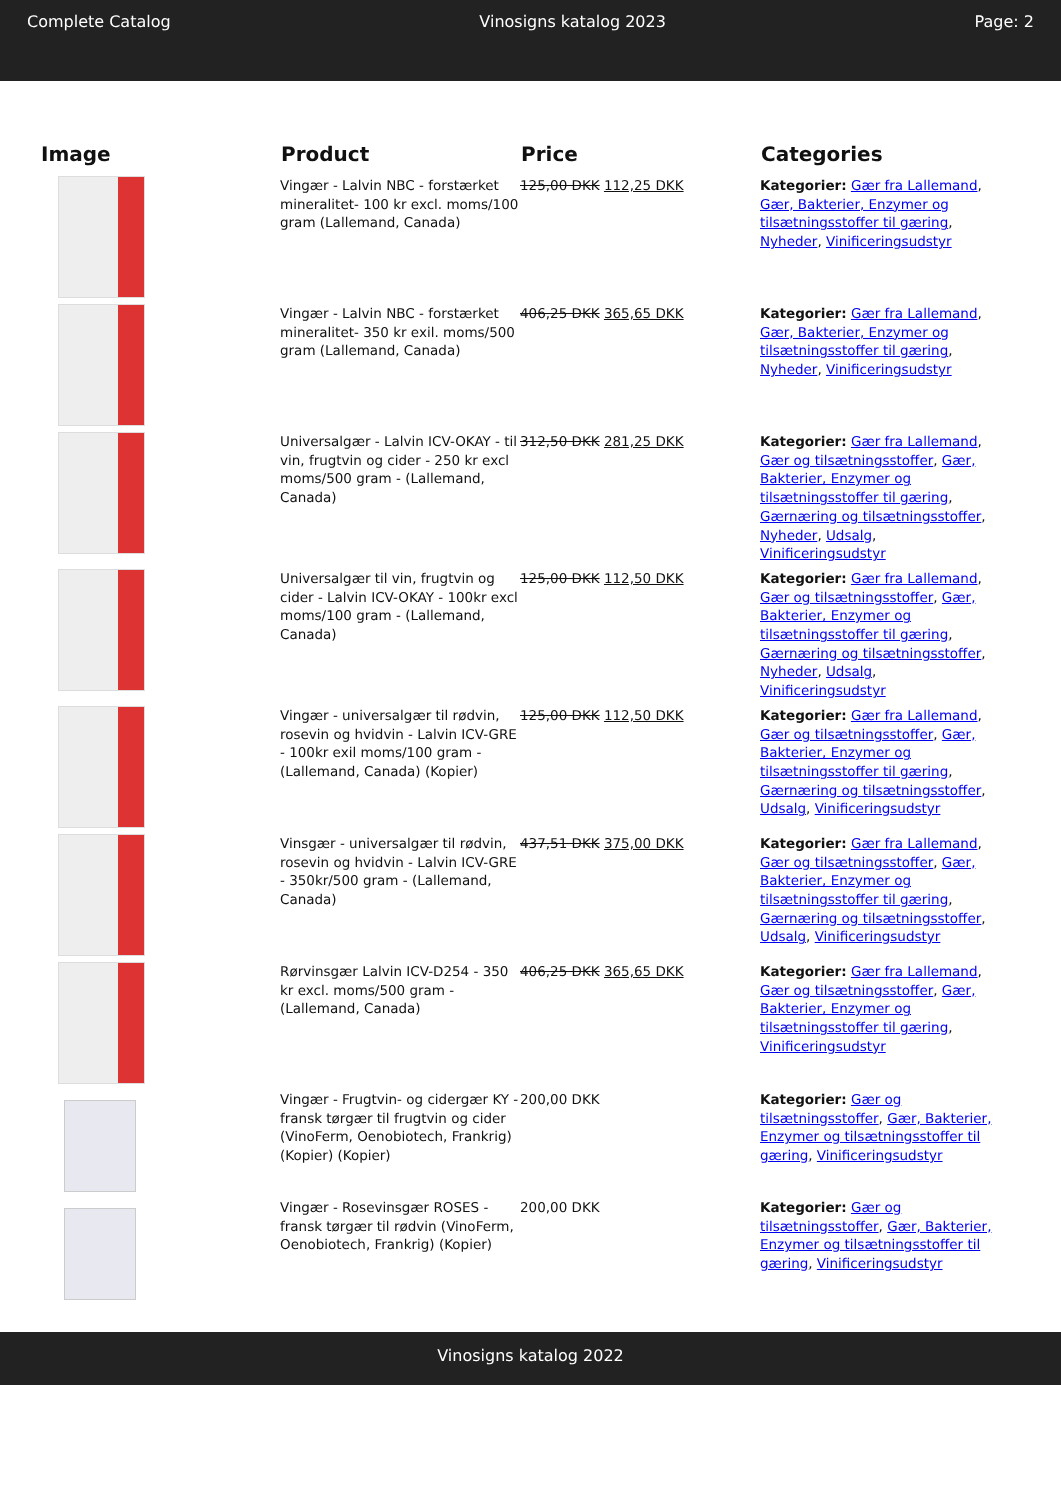Complete Catalog Vinosigns katalog 2023 Page: 2
| Image | Product | Price | Categories |
| --- | --- | --- | --- |
| | Vingær - Lalvin NBC - forstærket mineralitet- 100 kr excl. moms/100 gram (Lallemand, Canada) | 125,00 DKK 112,25 DKK | Kategorier: Gær fra Lallemand , Gær, Bakterier, Enzymer og tilsætningsstoffer til gæring , Nyheder , Vinificeringsudstyr |
| | Vingær - Lalvin NBC - forstærket mineralitet- 350 kr exil. moms/500 gram (Lallemand, Canada) | 406,25 DKK 365,65 DKK | Kategorier: Gær fra Lallemand , Gær, Bakterier, Enzymer og tilsætningsstoffer til gæring , Nyheder , Vinificeringsudstyr |
| | Universalgær - Lalvin ICV-OKAY - til vin, frugtvin og cider - 250 kr excl moms/500 gram - (Lallemand, Canada) | 312,50 DKK 281,25 DKK | Kategorier: Gær fra Lallemand , Gær og tilsætningsstoffer , Gær, Bakterier, Enzymer og tilsætningsstoffer til gæring , Gærnæring og tilsætningsstoffer , Nyheder , Udsalg , Vinificeringsudstyr |
| | Universalgær til vin, frugtvin og cider - Lalvin ICV-OKAY - 100kr excl moms/100 gram - (Lallemand, Canada) | 125,00 DKK 112,50 DKK | Kategorier: Gær fra Lallemand , Gær og tilsætningsstoffer , Gær, Bakterier, Enzymer og tilsætningsstoffer til gæring , Gærnæring og tilsætningsstoffer , Nyheder , Udsalg , Vinificeringsudstyr |
| | Vingær - universalgær til rødvin, rosevin og hvidvin - Lalvin ICV-GRE - 100kr exil moms/100 gram - (Lallemand, Canada) (Kopier) | 125,00 DKK 112,50 DKK | Kategorier: Gær fra Lallemand , Gær og tilsætningsstoffer , Gær, Bakterier, Enzymer og tilsætningsstoffer til gæring , Gærnæring og tilsætningsstoffer , Udsalg , Vinificeringsudstyr |
| | Vinsgær - universalgær til rødvin, rosevin og hvidvin - Lalvin ICV-GRE - 350kr/500 gram - (Lallemand, Canada) | 437,51 DKK 375,00 DKK | Kategorier: Gær fra Lallemand , Gær og tilsætningsstoffer , Gær, Bakterier, Enzymer og tilsætningsstoffer til gæring , Gærnæring og tilsætningsstoffer , Udsalg , Vinificeringsudstyr |
| | Rørvinsgær Lalvin ICV-D254 - 350 kr excl. moms/500 gram - (Lallemand, Canada) | 406,25 DKK 365,65 DKK | Kategorier: Gær fra Lallemand , Gær og tilsætningsstoffer , Gær, Bakterier, Enzymer og tilsætningsstoffer til gæring , Vinificeringsudstyr |
| | Vingær - Frugtvin- og cidergær KY - fransk tørgær til frugtvin og cider (VinoFerm, Oenobiotech, Frankrig) (Kopier) (Kopier) | 200,00 DKK | Kategorier: Gær og tilsætningsstoffer , Gær, Bakterier, Enzymer og tilsætningsstoffer til gæring , Vinificeringsudstyr |
| | Vingær - Rosevinsgær ROSES - fransk tørgær til rødvin (VinoFerm, Oenobiotech, Frankrig) (Kopier) | 200,00 DKK | Kategorier: Gær og tilsætningsstoffer , Gær, Bakterier, Enzymer og tilsætningsstoffer til gæring , Vinificeringsudstyr |
Vinosigns katalog 2022